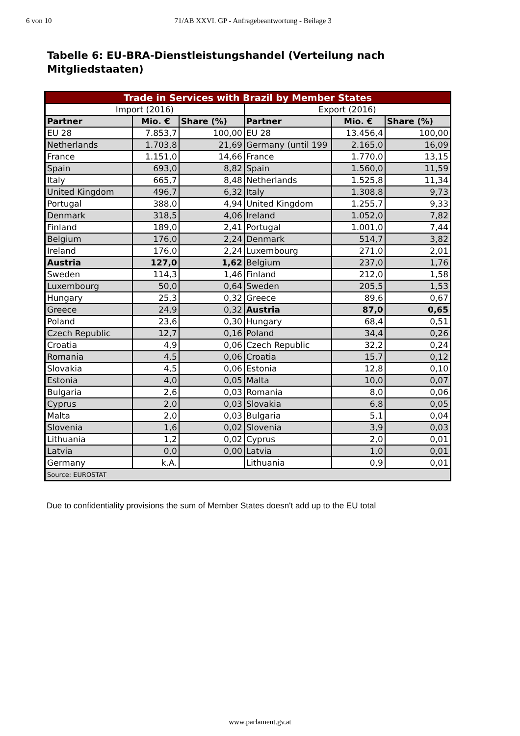6 von 10 71/AB XXVI. GP - Anfragebeantwortung - Beilage 3
Tabelle 6: EU-BRA-Dienstleistungshandel (Verteilung nach Mitgliedstaaten)
| Trade in Services with Brazil by Member States | | | | | |
| Import (2016) | | | Export (2016) | | |
| Partner | Mio. € | Share (%) | Partner | Mio. € | Share (%) |
| EU 28 | 7.853,7 | 100,00 | EU 28 | 13.456,4 | 100,00 |
| Netherlands | 1.703,8 | 21,69 | Germany (until 199 | 2.165,0 | 16,09 |
| France | 1.151,0 | 14,66 | France | 1.770,0 | 13,15 |
| Spain | 693,0 | 8,82 | Spain | 1.560,0 | 11,59 |
| Italy | 665,7 | 8,48 | Netherlands | 1.525,8 | 11,34 |
| United Kingdom | 496,7 | 6,32 | Italy | 1.308,8 | 9,73 |
| Portugal | 388,0 | 4,94 | United Kingdom | 1.255,7 | 9,33 |
| Denmark | 318,5 | 4,06 | Ireland | 1.052,0 | 7,82 |
| Finland | 189,0 | 2,41 | Portugal | 1.001,0 | 7,44 |
| Belgium | 176,0 | 2,24 | Denmark | 514,7 | 3,82 |
| Ireland | 176,0 | 2,24 | Luxembourg | 271,0 | 2,01 |
| Austria | 127,0 | 1,62 | Belgium | 237,0 | 1,76 |
| Sweden | 114,3 | 1,46 | Finland | 212,0 | 1,58 |
| Luxembourg | 50,0 | 0,64 | Sweden | 205,5 | 1,53 |
| Hungary | 25,3 | 0,32 | Greece | 89,6 | 0,67 |
| Greece | 24,9 | 0,32 | Austria | 87,0 | 0,65 |
| Poland | 23,6 | 0,30 | Hungary | 68,4 | 0,51 |
| Czech Republic | 12,7 | 0,16 | Poland | 34,4 | 0,26 |
| Croatia | 4,9 | 0,06 | Czech Republic | 32,2 | 0,24 |
| Romania | 4,5 | 0,06 | Croatia | 15,7 | 0,12 |
| Slovakia | 4,5 | 0,06 | Estonia | 12,8 | 0,10 |
| Estonia | 4,0 | 0,05 | Malta | 10,0 | 0,07 |
| Bulgaria | 2,6 | 0,03 | Romania | 8,0 | 0,06 |
| Cyprus | 2,0 | 0,03 | Slovakia | 6,8 | 0,05 |
| Malta | 2,0 | 0,03 | Bulgaria | 5,1 | 0,04 |
| Slovenia | 1,6 | 0,02 | Slovenia | 3,9 | 0,03 |
| Lithuania | 1,2 | 0,02 | Cyprus | 2,0 | 0,01 |
| Latvia | 0,0 | 0,00 | Latvia | 1,0 | 0,01 |
| Germany | k.A. | | Lithuania | 0,9 | 0,01 |
| Source: EUROSTAT | | | | | |
Due to confidentiality provisions the sum of Member States doesn't add up to the EU total
www.parlament.gv.at